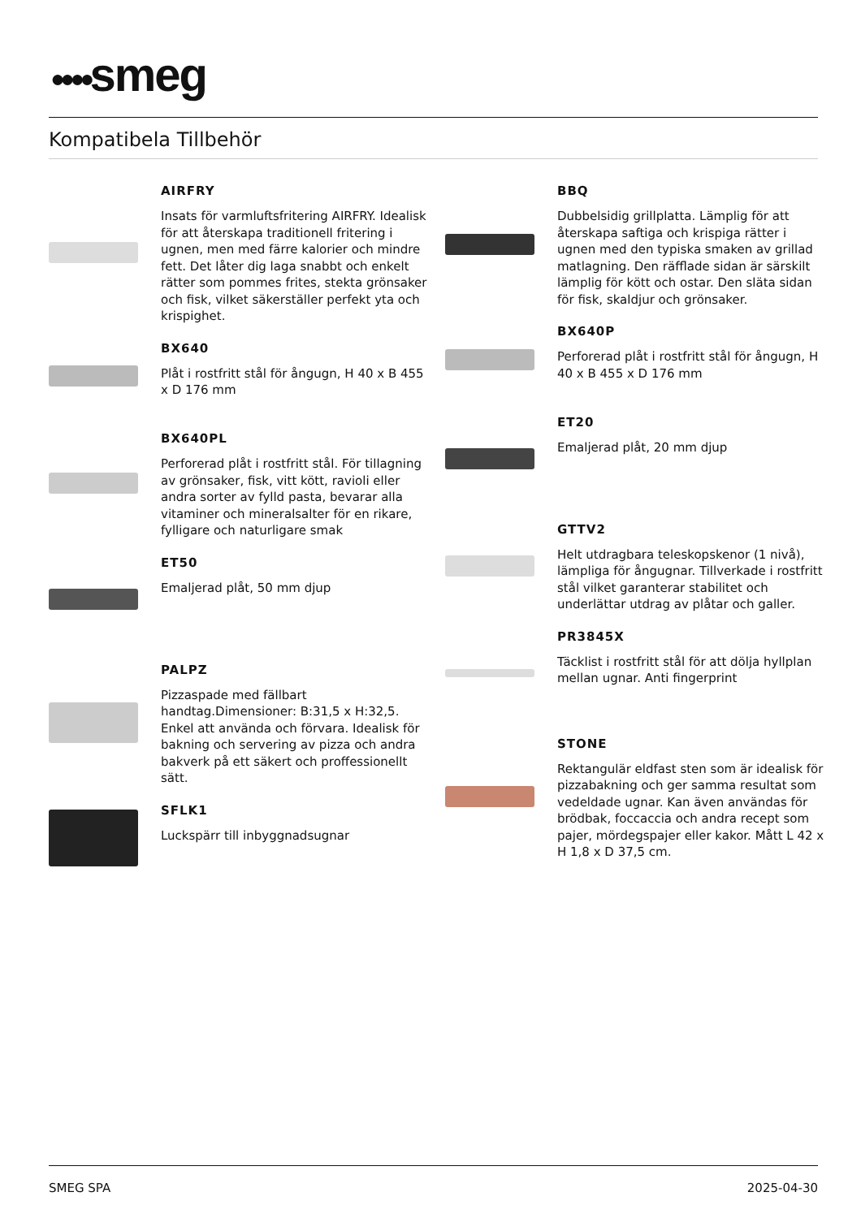●●●●smeg
Kompatibela Tillbehör
AIRFRY
Insats för varmluftsfritering AIRFRY. Idealisk för att återskapa traditionell fritering i ugnen, men med färre kalorier och mindre fett. Det låter dig laga snabbt och enkelt rätter som pommes frites, stekta grönsaker och fisk, vilket säkerställer perfekt yta och krispighet.
BX640
Plåt i rostfritt stål för ångugn, H 40 x B 455 x D 176 mm
BX640PL
Perforerad plåt i rostfritt stål. För tillagning av grönsaker, fisk, vitt kött, ravioli eller andra sorter av fylld pasta, bevarar alla vitaminer och mineralsalter för en rikare, fylligare och naturligare smak
ET50
Emaljerad plåt, 50 mm djup
PALPZ
Pizzaspade med fällbart handtag.Dimensioner: B:31,5 x H:32,5. Enkel att använda och förvara. Idealisk för bakning och servering av pizza och andra bakverk på ett säkert och proffessionellt sätt.
SFLK1
Luckspärr till inbyggnadsugnar
BBQ
Dubbelsidig grillplatta. Lämplig för att återskapa saftiga och krispiga rätter i ugnen med den typiska smaken av grillad matlagning. Den räfflade sidan är särskilt lämplig för kött och ostar. Den släta sidan för fisk, skaldjur och grönsaker.
BX640P
Perforerad plåt i rostfritt stål för ångugn, H 40 x B 455 x D 176 mm
ET20
Emaljerad plåt, 20 mm djup
GTTV2
Helt utdragbara teleskopskenor (1 nivå), lämpliga för ångugnar. Tillverkade i rostfritt stål vilket garanterar stabilitet och underlättar utdrag av plåtar och galler.
PR3845X
Täcklist i rostfritt stål för att dölja hyllplan mellan ugnar. Anti fingerprint
STONE
Rektangulär eldfast sten som är idealisk för pizzabakning och ger samma resultat som vedeldade ugnar. Kan även användas för brödbak, foccaccia och andra recept som pajer, mördegspajer eller kakor. Mått L 42 x H 1,8 x D 37,5 cm.
SMEG SPA 2025-04-30